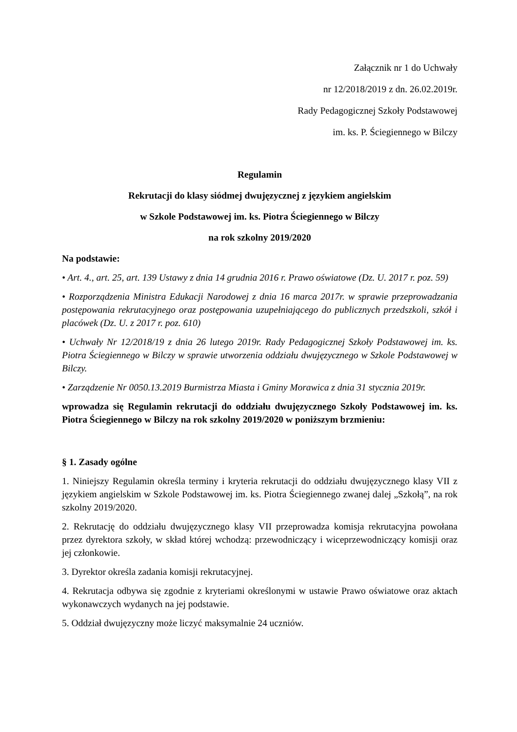Załącznik nr 1 do Uchwały
nr 12/2018/2019 z dn. 26.02.2019r.
Rady Pedagogicznej Szkoły Podstawowej
im. ks. P. Ściegiennego w Bilczy
Regulamin
Rekrutacji do klasy siódmej dwujęzycznej z językiem angielskim
w Szkole Podstawowej im. ks. Piotra Ściegiennego w Bilczy
na rok szkolny 2019/2020
Na podstawie:
• Art. 4., art. 25, art. 139 Ustawy z dnia 14 grudnia 2016 r. Prawo oświatowe (Dz. U. 2017 r. poz. 59)
• Rozporządzenia Ministra Edukacji Narodowej z dnia 16 marca 2017r. w sprawie przeprowadzania postępowania rekrutacyjnego oraz postępowania uzupełniającego do publicznych przedszkoli, szkół i placówek (Dz. U. z 2017 r. poz. 610)
• Uchwały Nr 12/2018/19 z dnia 26 lutego 2019r. Rady Pedagogicznej Szkoły Podstawowej im. ks. Piotra Ściegiennego w Bilczy w sprawie utworzenia oddziału dwujęzycznego w Szkole Podstawowej w Bilczy.
• Zarządzenie Nr 0050.13.2019 Burmistrza Miasta i Gminy Morawica z dnia 31 stycznia 2019r.
wprowadza się Regulamin rekrutacji do oddziału dwujęzycznego Szkoły Podstawowej im. ks. Piotra Ściegiennego w Bilczy na rok szkolny 2019/2020 w poniższym brzmieniu:
§ 1. Zasady ogólne
1. Niniejszy Regulamin określa terminy i kryteria rekrutacji do oddziału dwujęzycznego klasy VII z językiem angielskim w Szkole Podstawowej im. ks. Piotra Ściegiennego zwanej dalej „Szkołą”, na rok szkolny 2019/2020.
2. Rekrutację do oddziału dwujęzycznego klasy VII przeprowadza komisja rekrutacyjna powołana przez dyrektora szkoły, w skład której wchodzą: przewodniczący i wiceprzewodniczący komisji oraz jej członkowie.
3. Dyrektor określa zadania komisji rekrutacyjnej.
4. Rekrutacja odbywa się zgodnie z kryteriami określonymi w ustawie Prawo oświatowe oraz aktach wykonawczych wydanych na jej podstawie.
5. Oddział dwujęzyczny może liczyć maksymalnie 24 uczniów.